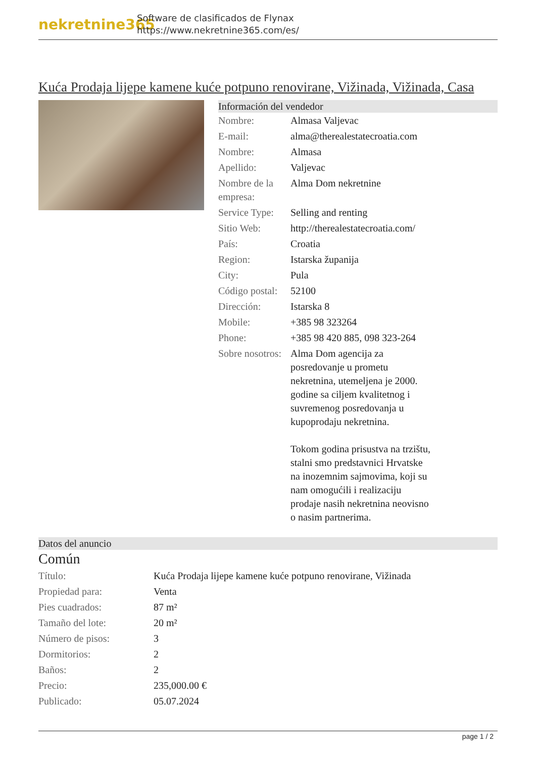nekretnine365
Software de clasificados de Flynax
https://www.nekretnine365.com/es/
Kuća Prodaja lijepe kamene kuće potpuno renovirane, Vižinada, Vižinada, Casa
Información del vendedor
| Nombre: | Almasa Valjevac |
| E-mail: | alma@therealestatecroatia.com |
| Nombre: | Almasa |
| Apellido: | Valjevac |
| Nombre de la empresa: | Alma Dom nekretnine |
| Service Type: | Selling and renting |
| Sitio Web: | http://therealestatecroatia.com/ |
| País: | Croatia |
| Region: | Istarska županija |
| City: | Pula |
| Código postal: | 52100 |
| Dirección: | Istarska 8 |
| Mobile: | +385 98 323264 |
| Phone: | +385 98 420 885, 098 323-264 |
| Sobre nosotros: | Alma Dom agencija za posredovanje u prometu nekretnina, utemeljena je 2000. godine sa ciljem kvalitetnog i suvremenog posredovanja u kupoprodaju nekretnina. Tokom godina prisustva na trzištu, stalni smo predstavnici Hrvatske na inozemnim sajmovima, koji su nam omogućili i realizaciju prodaje nasih nekretnina neovisno o nasim partnerima. |
Datos del anuncio
Común
| Título: | Kuća Prodaja lijepe kamene kuće potpuno renovirane, Vižinada |
| Propiedad para: | Venta |
| Pies cuadrados: | 87 m² |
| Tamaño del lote: | 20 m² |
| Número de pisos: | 3 |
| Dormitorios: | 2 |
| Baños: | 2 |
| Precio: | 235,000.00 € |
| Publicado: | 05.07.2024 |
page 1 / 2